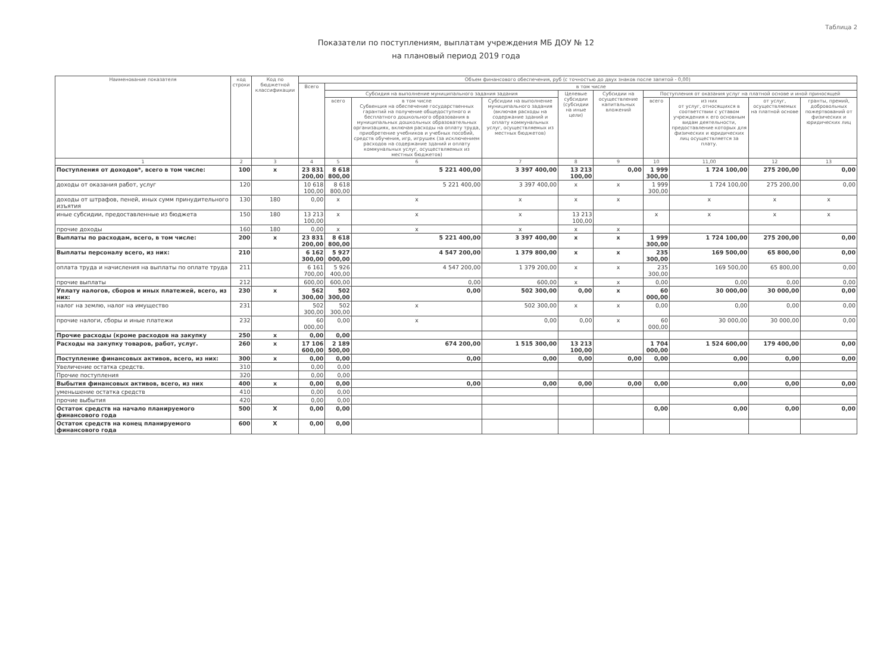Таблица 2
Показатели по поступлениям, выплатам учреждения МБ ДОУ № 12
на плановый период 2019 года
| Наименование показателя | код строки | Код по бюджетной классификации | Объем финансового обеспечения, руб (с точностью до двух знаков после запятой - 0,00) | | | | | | | | | |
| --- | --- | --- | --- | --- | --- | --- | --- | --- | --- | --- | --- | --- |
| | | | Всего | в том числе | | | | | | | | |
| | | | | Субсидия на выполнение муниципального задания задания | | | Целевые субсидии (субсидии на иные цели) | Субсидии на осуществление капитальных вложений | Поступления от оказания услуг на платной основе и иной приносящей | | | |
| | | | | всего | в том числе Субвенция на обеспечение государственных гарантий на получение общедоступного и бесплатного дошкольного образования в муниципальных дошкольных образовательных организациях, включая расходы на оплату труда, приобретение учебников и учебных пособий, средств обучения, игр, игрушек (за исключением расходов на содержание зданий и оплату коммунальных услуг, осуществляемых из местных бюджетов) | Субсидии на выполнение муниципального задания (включая расходы на содержание зданий и оплату коммунальных услуг, осуществляемых из местных бюджетов) | | | всего | из них от услуг, относящихся в соответствии с уставом учреждения к его основным видам деятельности, предоставление которых для физических и юридических лиц осуществляется за плату. | от услуг, осуществляемых на платной основе | гранты, премий, добровольных пожертвований от физических и юридических лиц |
| 1 | 2 | 3 | 4 | 5 | 6 | 7 | 8 | 9 | 10 | 11,00 | 12 | 13 |
| Поступления от доходов*, всего в том числе: | 100 | x | 23 831 200,00 | 8 618 800,00 | 5 221 400,00 | 3 397 400,00 | 13 213 100,00 | 0,00 | 1 999 300,00 | 1 724 100,00 | 275 200,00 | 0,00 |
| доходы от оказания работ, услуг | 120 | | 10 618 100,00 | 8 618 800,00 | 5 221 400,00 | 3 397 400,00 | x | x | 1 999 300,00 | 1 724 100,00 | 275 200,00 | 0,00 |
| доходы от штрафов, пеней, иных сумм принудительного изъятия | 130 | 180 | 0,00 | x | x | x | x | x | | x | x | x |
| иные субсидии, предоставленные из бюджета | 150 | 180 | 13 213 100,00 | x | x | x | 13 213 100,00 | | x | x | x | x |
| прочие доходы | 160 | 180 | 0,00 | x | x | x | x | x | | | | |
| Выплаты по расходам, всего, в том числе: | 200 | x | 23 831 200,00 | 8 618 800,00 | 5 221 400,00 | 3 397 400,00 | x | x | 1 999 300,00 | 1 724 100,00 | 275 200,00 | 0,00 |
| Выплаты персоналу всего, из них: | 210 | | 6 162 300,00 | 5 927 000,00 | 4 547 200,00 | 1 379 800,00 | x | x | 235 300,00 | 169 500,00 | 65 800,00 | 0,00 |
| оплата труда и начисления на выплаты по оплате труда | 211 | | 6 161 700,00 | 5 926 400,00 | 4 547 200,00 | 1 379 200,00 | x | x | 235 300,00 | 169 500,00 | 65 800,00 | 0,00 |
| прочие выплаты | 212 | | 600,00 | 600,00 | 0,00 | 600,00 | x | x | 0,00 | 0,00 | 0,00 | 0,00 |
| Уплату налогов, сборов и иных платежей, всего, из них: | 230 | x | 562 300,00 | 502 300,00 | 0,00 | 502 300,00 | 0,00 | x | 60 000,00 | 30 000,00 | 30 000,00 | 0,00 |
| налог на землю, налог на имущество | 231 | | 502 300,00 | 502 300,00 | x | 502 300,00 | x | x | 0,00 | 0,00 | 0,00 | 0,00 |
| прочие налоги, сборы и иные платежи | 232 | | 60 000,00 | 0,00 | x | 0,00 | 0,00 | x | 60 000,00 | 30 000,00 | 30 000,00 | 0,00 |
| Прочие расходы (кроме расходов на закупку | 250 | x | 0,00 | 0,00 | | | | | | | | |
| Расходы на закупку товаров, работ, услуг. | 260 | x | 17 106 600,00 | 2 189 500,00 | 674 200,00 | 1 515 300,00 | 13 213 100,00 | | 1 704 000,00 | 1 524 600,00 | 179 400,00 | 0,00 |
| Поступление финансовых активов, всего, из них: | 300 | x | 0,00 | 0,00 | 0,00 | 0,00 | 0,00 | 0,00 | 0,00 | 0,00 | 0,00 | 0,00 |
| Увеличение остатка средств. | 310 | | 0,00 | 0,00 | | | | | | | | |
| Прочие поступления | 320 | | 0,00 | 0,00 | | | | | | | | |
| Выбытия финансовых активов, всего, из них | 400 | x | 0,00 | 0,00 | 0,00 | 0,00 | 0,00 | 0,00 | 0,00 | 0,00 | 0,00 | 0,00 |
| уменьшение остатка средств | 410 | | 0,00 | 0,00 | | | | | | | | |
| прочие выбытия | 420 | | 0,00 | 0,00 | | | | | | | | |
| Остаток средств на начало планируемого финансового года | 500 | X | 0,00 | 0,00 | | | | | 0,00 | 0,00 | 0,00 | 0,00 |
| Остаток средств на конец планируемого финансового года | 600 | X | 0,00 | 0,00 | | | | | | | | |